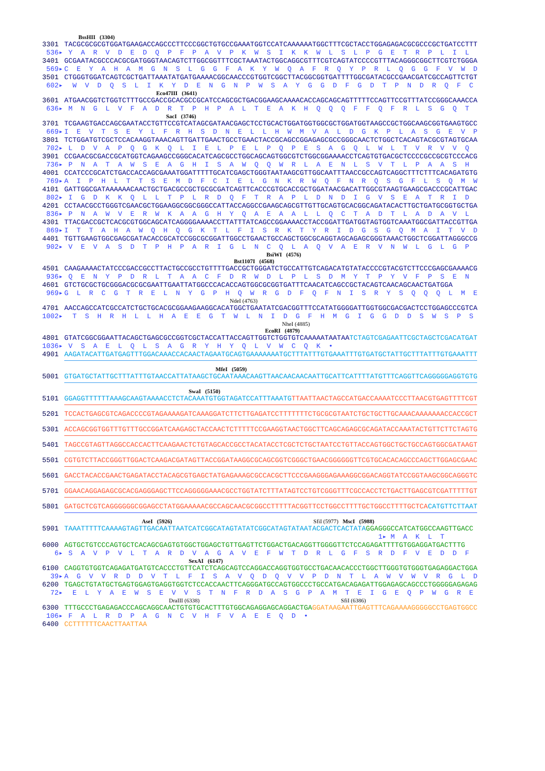BssHII (3304)
3301 TACGCGCGCGTGGATGAAGACCAGCCCTTCCCGGCTGTGCCGAAATGGTCCATCAAAAAATGGCTTTCGCTACCTGGAGAGACGCGCCCGCTGATCCTTT
536▸ Y A R V D E D Q P F P A V P K W S I K K W L S L P G E T R P L I L
3401 GCGAATACGCCCACGCGATGGGTAACAGTCTTGGCGGTTTCGCTAAATACTGGCAGGCGTTTCGTCAGTATCCCCGTTTACAGGGCGGCTTCGTCTGGGA
569▸ C E Y A H A M G N S L G G F A K Y W Q A F R Q Y P R L Q G G F V W D
3501 CTGGGTGGATCAGTCGCTGATTAAATATGATGAAAACGGCAACCCGTGGTCGGCTTACGGCGGTGATTTTGGCGATACGCCGAACGATCGCCAGTTCTGT
602▸ W V D Q S L I K Y D E N G N P W S A Y G G D F G D T P N D R Q F C
Eco47III (3641)
3601 ATGAACGGTCTGGTCTTTGCCGACCGCACGCCGCATCCAGCGCTGACGGAAGCAAAACACCAGCAGCAGTTTTTCCAGTTCCGTTTATCCGGGCAAACCA
636▸ M N G L V F A D R T P H P A L T E A K H Q Q Q F F Q F R L S G Q T
SacI (3746)
3701 TCGAAGTGACCAGCGAATACCTGTTCCGTCATAGCGATAACGAGCTCCTGCACTGGATGGTGGCGCTGGATGGTAAGCCGCTGGCAAGCGGTGAAGTGCC
669▸ I E V T S E Y L F R H S D N E L L H W M V A L D G K P L A S G E V P
3801 TCTGGATGTCGCTCCACAAGGTAAACAGTTGATTGAACTGCCTGAACTACCGCAGCCGGAGAGCGCCGGGCAACTCTGGCTCACAGTACGCGTAGTGCAA
702▸ L D V A P Q G K Q L I E L P E L P Q P E S A G Q L W L T V R V V Q
3901 CCGAACGCGACCGCATGGTCAGAAGCCGGGCACATCAGCGCCTGGCAGCAGTGGCGTCTGGCGGAAAACCTCAGTGTGACGCTCCCCGCCGCGTCCCACG
736▸ P N A T A W S E A G H I S A W Q Q W R L A E N L S V T L P A A S H
4001 CCATCCCGCATCTGACCACCAGCGAAATGGATTTTTGCATCGAGCTGGGTAATAAGCGTTGGCAATTTAACCGCCAGTCAGGCTTTCTTTCACAGATGTG
769▸ A I P H L T T S E M D F C I E L G N K R W Q F N R Q S G F L S Q M W
4101 GATTGGCGATAAAAAACAACTGCTGACGCCGCTGCGCGATCAGTTCACCCGTGCACCGCTGGATAACGACATTGGCGTAAGTGAAGCGACCCGCATTGAC
802▸ I G D K K Q L L T P L R D Q F T R A P L D N D I G V S E A T R I D
4201 CCTAACGCCTGGGTCGAACGCTGGAAGGCGGCGGGCCATTACCAGGCCGAAGCAGCGTTGTTGCAGTGCACGGCAGATACACTTGCTGATGCGGTGCTGA
836▸ P N A W V E R W K A A G H Y Q A E A A L L Q C T A D T L A D A V L
4301 TTACGACCGCTCACGCGTGGCAGCATCAGGGGAAAACCTTATTTATCAGCCGGAAAACCTACCGGATTGATGGTAGTGGTCAAATGGCGATTACCGTTGA
869▸ I T T A H A W Q H Q G K T L F I S R K T Y R I D G S G Q M A I T V D
4401 TGTTGAAGTGGCGAGCGATACACCGCATCCGGCGCGGATTGGCCTGAACTGCCAGCTGGCGCAGGTAGCAGAGCGGGTAAACTGGCTCGGATTAGGGCCG
902▸ V E V A S D T P H P A R I G L N C Q L A Q V A E R V N W L G L G P
BsiWI (4576)
Bst1107I (4568)
4501 CAAGAAAACTATCCCGACCGCCTTACTGCCGCCTGTTTTGACCGCTGGGATCTGCCATTGTCAGACATGTATACCCCGTACGTCTTCCCGAGCGAAAACG
936▸ Q E N Y P D R L T A A C F D R W D L P L S D M Y T P Y V F P S E N
4601 GTCTGCGCTGCGGGACGCGCGAATTGAATTATGGCCCACACCAGTGGCGCGGTGATTTCAACATCAGCCGCTACAGTCAACAGCAACTGATGGA
969▸ G L R C G T R E L N Y G P H Q W R G D F Q F N I S R Y S Q Q Q L M E
NdeI (4763)
4701 AACCAGCCATCGCCATCTGCTGCACGCGGAAGAAGGCACATGGCTGAATATCGACGGTTTCCATATGGGGATTGGTGGCGACGACTCCTGGAGCCCGTCA
1002▸ T S H R H L L H A E E G T W L N I D G F H M G I G G D D S W S P S
NheI (4885)
EcoRI (4879)
4801 GTATCGGCGGAATTACAGCTGAGCGCCGGTCGCTACCATTACCAGTTGGTCTGGTGTCAAAAATAATAATCTAGTCGAGAATTCGCTAGCTCGACATGAT
1036▸ V S A E L Q L S A G R Y H Y Q L V W C Q K •
4901 AAGATACATTGATGAGTTTGGACAAACCACAACTAGAATGCAGTGAAAAAAATGCTTTATTTGTGAAATTTGTGATGCTATTGCTTTATTTGTGAAATTT
MfeI (5059)
5001 GTGATGCTATTGCTTTATTTGTAACCATTATAAGCTGCAATAAACAAGTTAACAACAACAATTGCATTCATTTTATGTTTCAGGTTCAGGGGGAGGTGTG
SwaI (5150)
5101 GGAGGTTTTTTAAAGCAAGTAAAACCTCTACAAATGTGGTAGATCCATTTAAATG TTAATTAACTAGCCATGACCAAAATCCCTTAACGTGAGTTTTCGT
5201 TCCACTGAGCGTCAGACCCCGTAGAAAAGATCAAAGGATCTTCTTGAGATCCTTTTTTTCTGCGCGTAATCTGCTGCTTGCAAACAAAAAAACCACCGCT
5301 ACCAGCGGTGGTTTGTTTGCCGGATCAAGAGCTACCAACTCTTTTTCCGAAGGTAACTGGCTTCAGCAGAGCGCAGATACCAAATACTGTTCTTCTAGTG
5401 TAGCCGTAGTTAGGCCACCACTTCAAGAACTCTGTAGCACCGCCTACATACCTCGCTCTGCTAATCCTGTTACCAGTGGCTGCTGCCAGTGGCGATAAGT
5501 CGTGTCTTACCGGGTTGGACTCAAGACGATAGTTACCGGATAAGGCGCAGCGGTCGGGCTGAACGGGGGGTTCGTGCACACAGCCCAGCTTGGAGCGAAC
5601 GACCTACACCGAACTGAGATACCTACAGCGTGAGCTATGAGAAAGCGCCACGCTTCCCGAAGGGAGAAAGGCGGACAGGTATCCGGTAAGCGGCAGGGTC
5701 GGAACAGGAGAGCGCACGAGGGAGCTTCCAGGGGGAAACGCCTGGTATCTTTATAGTCCTGTCGGGTTTCGCCACCTCTGACTTGAGCGTCGATTTTTGT
5801 GATGCTCGTCAGGGGGGCGGAGCCTATGGAAAAACGCCAGCAACGCGGCCTTTTTACGGTTCCTGGCCTTTTGCTGGCCTTTTGCTCA CATGTTCTTAAT
AseI (5926) SfiI (5977) MscI (5988)
5901 TAAATTTTTCAAAAGTAGTTGACAATTAATCATCGGCATAGTATATCGGCATAGTATAATACGACTCACTATA GGAGGGCCATCATGGCCAAGTTGACC
1▸ M A K L T
6000 AGTGCTGTCCCAGTGCTCACAGCGAGTGTGGCTGGAGCTGTTGAGTTCTGGACTGACAGGTTGGGGTTCTCCAGAGATTTTGTGGAGGATGACTTTG
6▸ S A V P V L T A R D V A G A V E F W T D R L G F S R D F V E D D F
SexAI (6147)
6100 CAGGTGTGGTCAGAGATGATGTCACCCTGTTCATCTCAGCAGTCCAGGACCAGGTGGTGCCTGACAACACCCTGGCTTGGGTGTGGGTGAGAGGACTGGA
39▸ A G V V R D D V T L F I S A V Q D Q V V P D N T L A W V W V R G L D
6200 TGAGCTGTATGCTGAGTGGAGTGAGGTGGTCTCCACCAACTTCAGGGATGCCAGTGGCCCTGCCATGACAGAGATTGGAGAGCAGCCCTGGGGGAGAGAG
72▸ E L Y A E W S E V V S T N F R D A S G P A M T E I G E Q P W G R E
DraIII (6338) SfiI (6386)
6300 TTTGCCCTGAGAGACCCAGCAGGCAACTGTGTGCACTTTGTGGCAGAGGAGCAGGACTGA GGATAAGAATTGAGTTTCAGAAAAGGGGGCCTGAGTGGCC
106▸ F A L R D P A G N C V H F V A E E Q D •
6400 CCTTTTTTCAACTTAATTAA